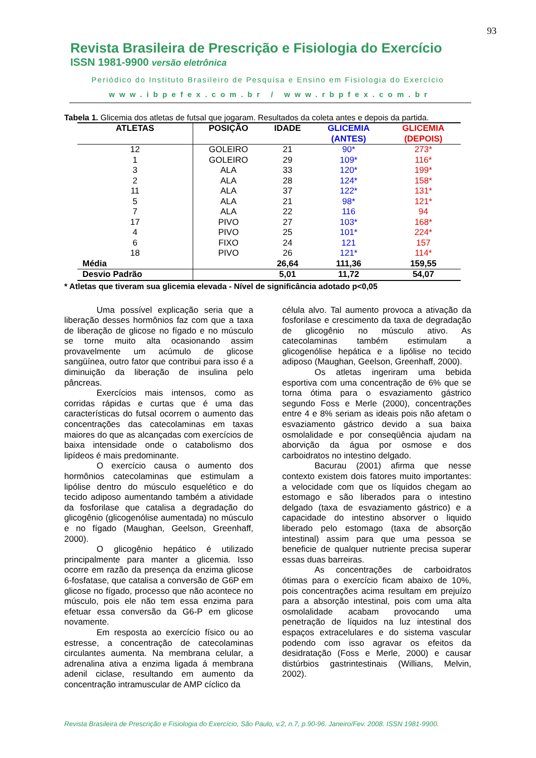93
Revista Brasileira de Prescrição e Fisiologia do Exercício
ISSN 1981-9900 versão eletrônica
Periódico do Instituto Brasileiro de Pesquisa e Ensino em Fisiologia do Exercício
www.ibpefex.com.br / www.rbpfex.com.br
Tabela 1. Glicemia dos atletas de futsal que jogaram. Resultados da coleta antes e depois da partida.
| ATLETAS | POSIÇÃO | IDADE | GLICEMIA (ANTES) | GLICEMIA (DEPOIS) |
| --- | --- | --- | --- | --- |
| 12 | GOLEIRO | 21 | 90* | 273* |
| 1 | GOLEIRO | 29 | 109* | 116* |
| 3 | ALA | 33 | 120* | 199* |
| 2 | ALA | 28 | 124* | 158* |
| 11 | ALA | 37 | 122* | 131* |
| 5 | ALA | 21 | 98* | 121* |
| 7 | ALA | 22 | 116 | 94 |
| 17 | PIVO | 27 | 103* | 168* |
| 4 | PIVO | 25 | 101* | 224* |
| 6 | FIXO | 24 | 121 | 157 |
| 18 | PIVO | 26 | 121* | 114* |
| Média | | 26,64 | 111,36 | 159,55 |
| Desvio Padrão | | 5,01 | 11,72 | 54,07 |
* Atletas que tiveram sua glicemia elevada - Nível de significância adotado p<0,05
Uma possível explicação seria que a liberação desses hormônios faz com que a taxa de liberação de glicose no fígado e no músculo se torne muito alta ocasionando assim provavelmente um acúmulo de glicose sangüínea, outro fator que contribui para isso é a diminuição da liberação de insulina pelo pâncreas.
Exercícios mais intensos, como as corridas rápidas e curtas que é uma das características do futsal ocorrem o aumento das concentrações das catecolaminas em taxas maiores do que as alcançadas com exercícios de baixa intensidade onde o catabolismo dos lipídeos é mais predominante.
O exercício causa o aumento dos hormônios catecolaminas que estimulam a lipólise dentro do músculo esquelético e do tecido adiposo aumentando também a atividade da fosforilase que catalisa a degradação do glicogênio (glicogenólise aumentada) no músculo e no fígado (Maughan, Geelson, Greenhaff, 2000).
O glicogênio hepático é utilizado principalmente para manter a glicemia. Isso ocorre em razão da presença da enzima glicose 6-fosfatase, que catalisa a conversão de G6P em glicose no fígado, processo que não acontece no músculo, pois ele não tem essa enzima para efetuar essa conversão da G6-P em glicose novamente.
Em resposta ao exercício físico ou ao estresse, a concentração de catecolaminas circulantes aumenta. Na membrana celular, a adrenalina ativa a enzima ligada á membrana adenil ciclase, resultando em aumento da concentração intramuscular de AMP cíclico da
célula alvo. Tal aumento provoca a ativação da fosforilase e crescimento da taxa de degradação de glicogênio no músculo ativo. As catecolaminas também estimulam a glicogenólise hepática e a lipólise no tecido adiposo (Maughan, Geelson, Greenhaff, 2000).
Os atletas ingeriram uma bebida esportiva com uma concentração de 6% que se torna ótima para o esvaziamento gástrico segundo Foss e Merle (2000), concentrações entre 4 e 8% seriam as ideais pois não afetam o esvaziamento gástrico devido a sua baixa osmolalidade e por conseqüência ajudam na aborvição da água por osmose e dos carboidratos no intestino delgado.
Bacurau (2001) afirma que nesse contexto existem dois fatores muito importantes: a velocidade com que os líquidos chegam ao estomago e são liberados para o intestino delgado (taxa de esvaziamento gástrico) e a capacidade do intestino absorver o liquido liberado pelo estomago (taxa de absorção intestinal) assim para que uma pessoa se beneficie de qualquer nutriente precisa superar essas duas barreiras.
As concentrações de carboidratos ótimas para o exercício ficam abaixo de 10%, pois concentrações acima resultam em prejuízo para a absorção intestinal, pois com uma alta osmolalidade acabam provocando uma penetração de líquidos na luz intestinal dos espaços extracelulares e do sistema vascular podendo com isso agravar os efeitos da desidratação (Foss e Merle, 2000) e causar distúrbios gastrintestinais (Willians, Melvin, 2002).
Revista Brasileira de Prescrição e Fisiologia do Exercício, São Paulo, v.2, n.7, p.90-96. Janeiro/Fev. 2008. ISSN 1981-9900.